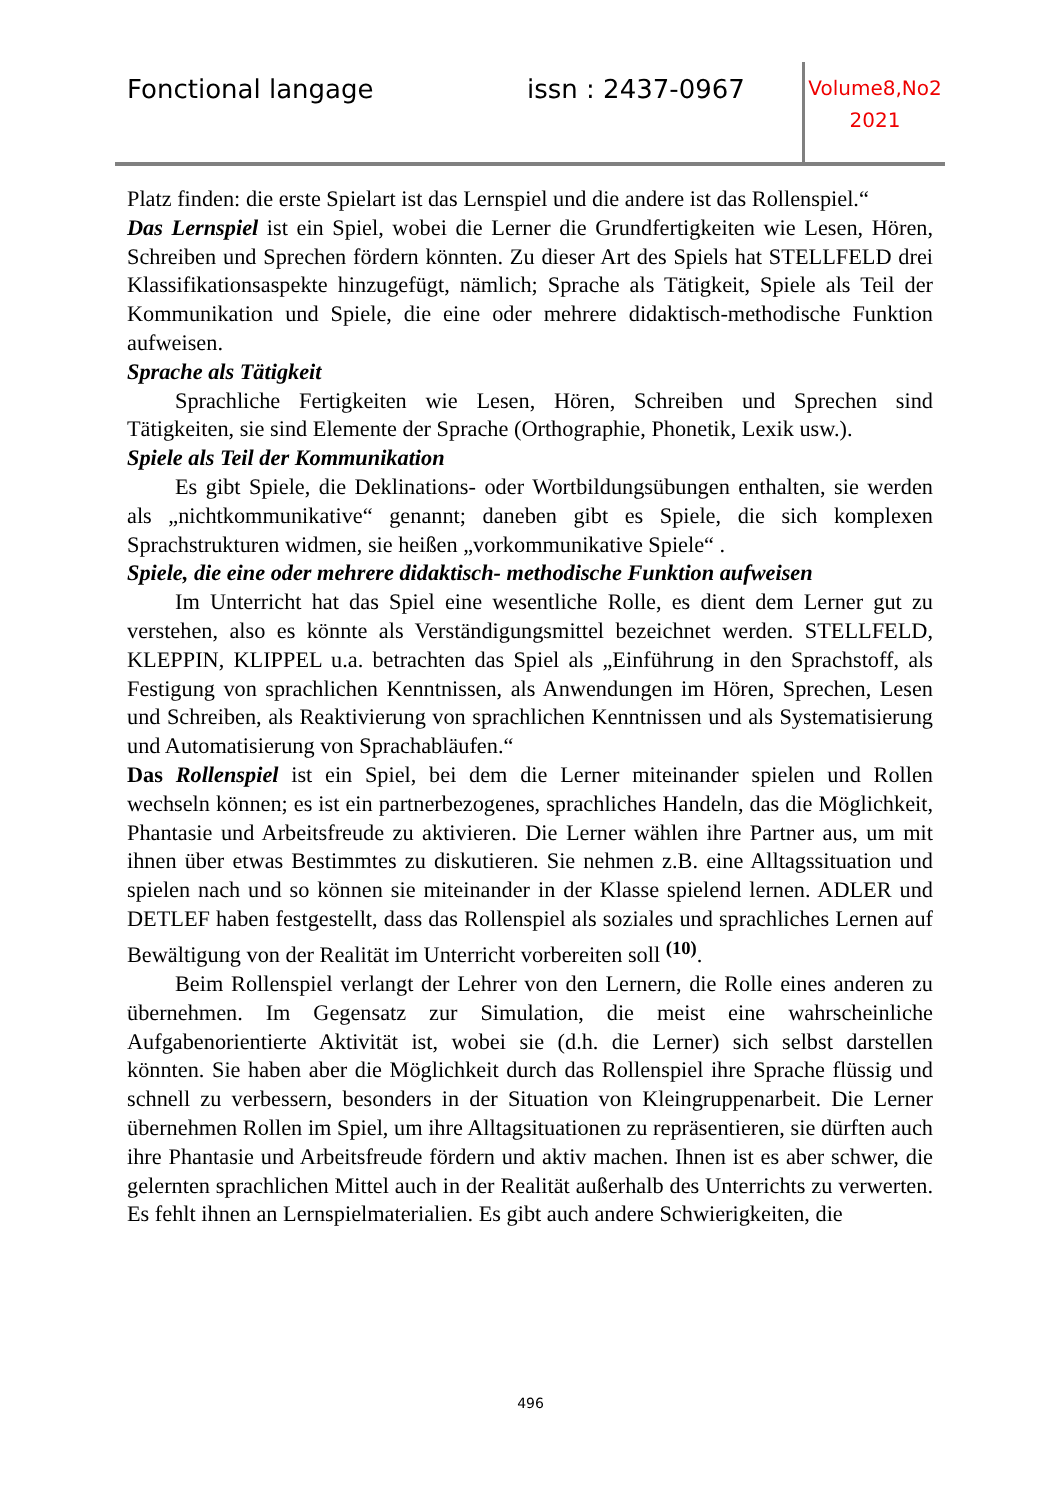Fonctional langage issn : 2437-0967
Volume8,No2
2021
Platz finden: die erste Spielart ist das Lernspiel und die andere ist das Rollenspiel.“
Das Lernspiel ist ein Spiel, wobei die Lerner die Grundfertigkeiten wie Lesen, Hören, Schreiben und Sprechen fördern könnten. Zu dieser Art des Spiels hat STELLFELD drei Klassifikationsaspekte hinzugefügt, nämlich; Sprache als Tätigkeit, Spiele als Teil der Kommunikation und Spiele, die eine oder mehrere didaktisch-methodische Funktion aufweisen.
Sprache als Tätigkeit
Sprachliche Fertigkeiten wie Lesen, Hören, Schreiben und Sprechen sind Tätigkeiten, sie sind Elemente der Sprache (Orthographie, Phonetik, Lexik usw.).
Spiele als Teil der Kommunikation
Es gibt Spiele, die Deklinations- oder Wortbildungsübungen enthalten, sie werden als „nichtkommunikative“ genannt; daneben gibt es Spiele, die sich komplexen Sprachstrukturen widmen, sie heißen „vorkommunikative Spiele“ .
Spiele, die eine oder mehrere didaktisch- methodische Funktion aufweisen
Im Unterricht hat das Spiel eine wesentliche Rolle, es dient dem Lerner gut zu verstehen, also es könnte als Verständigungsmittel bezeichnet werden. STELLFELD, KLEPPIN, KLIPPEL u.a. betrachten das Spiel als „Einführung in den Sprachstoff, als Festigung von sprachlichen Kenntnissen, als Anwendungen im Hören, Sprechen, Lesen und Schreiben, als Reaktivierung von sprachlichen Kenntnissen und als Systematisierung und Automatisierung von Sprachabläufen.“
Das Rollenspiel ist ein Spiel, bei dem die Lerner miteinander spielen und Rollen wechseln können; es ist ein partnerbezogenes, sprachliches Handeln, das die Möglichkeit, Phantasie und Arbeitsfreude zu aktivieren. Die Lerner wählen ihre Partner aus, um mit ihnen über etwas Bestimmtes zu diskutieren. Sie nehmen z.B. eine Alltagssituation und spielen nach und so können sie miteinander in der Klasse spielend lernen. ADLER und DETLEF haben festgestellt, dass das Rollenspiel als soziales und sprachliches Lernen auf Bewältigung von der Realität im Unterricht vorbereiten soll <sup>(10)</sup>.
Beim Rollenspiel verlangt der Lehrer von den Lernern, die Rolle eines anderen zu übernehmen. Im Gegensatz zur Simulation, die meist eine wahrscheinliche Aufgabenorientierte Aktivität ist, wobei sie (d.h. die Lerner) sich selbst darstellen könnten. Sie haben aber die Möglichkeit durch das Rollenspiel ihre Sprache flüssig und schnell zu verbessern, besonders in der Situation von Kleingruppenarbeit. Die Lerner übernehmen Rollen im Spiel, um ihre Alltagsituationen zu repräsentieren, sie dürften auch ihre Phantasie und Arbeitsfreude fördern und aktiv machen. Ihnen ist es aber schwer, die gelernten sprachlichen Mittel auch in der Realität außerhalb des Unterrichts zu verwerten. Es fehlt ihnen an Lernspielmaterialien. Es gibt auch andere Schwierigkeiten, die
496